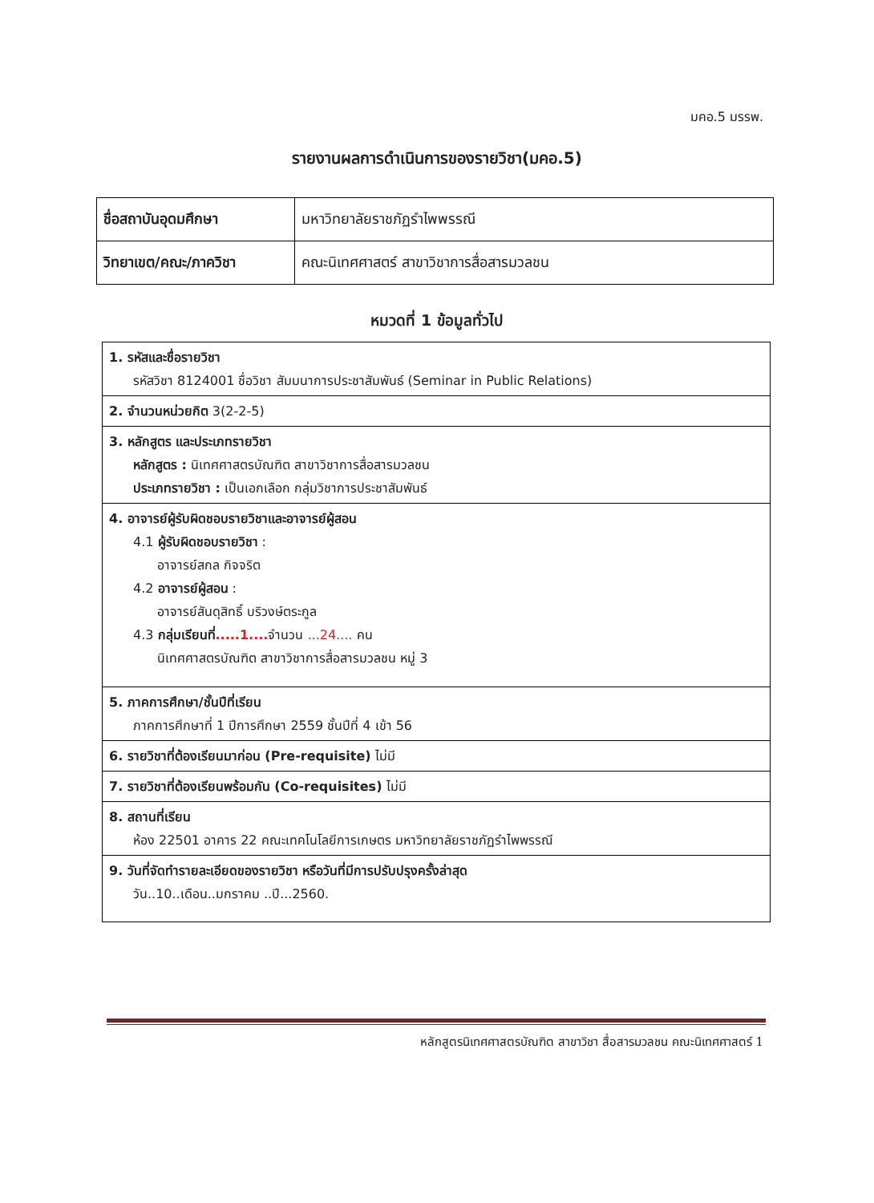มคอ.5 มรรพ.
รายงานผลการดำเนินการของรายวิชา(มคอ.5)
| ชื่อสถาบันอุดมศึกษา | มหาวิทยาลัยราชภัฏรำไพพรรณี |
| วิทยาเขต/คณะ/ภาควิชา | คณะนิเทศศาสตร์ สาขาวิชาการสื่อสารมวลชน |
หมวดที่ 1 ข้อมูลทั่วไป
| 1. รหัสและชื่อรายวิชา รหัสวิชา 8124001 ชื่อวิชา สัมมนาการประชาสัมพันธ์ (Seminar in Public Relations) |
| 2. จำนวนหน่วยกิต 3(2-2-5) |
| 3. หลักสูตร และประเภทรายวิชา หลักสูตร : นิเทศศาสตรบัณฑิต สาขาวิชาการสื่อสารมวลชน ประเภทรายวิชา : เป็นเอกเลือก กลุ่มวิชาการประชาสัมพันธ์ |
| 4. อาจารย์ผู้รับผิดชอบรายวิชาและอาจารย์ผู้สอน 4.1 ผู้รับผิดชอบรายวิชา : อาจารย์สกล กิจจริต 4.2 อาจารย์ผู้สอน : อาจารย์สันดุสิทธิ์ บริวงษ์ตระกูล 4.3 กลุ่มเรียนที่ .....1.... จำนวน ...24.... คน นิเทศศาสตรบัณฑิต สาขาวิชาการสื่อสารมวลชน หมู่ 3 |
| 5. ภาคการศึกษา/ชั้นปีที่เรียน ภาคการศึกษาที่ 1 ปีการศึกษา 2559 ชั้นปีที่ 4 เข้า 56 |
| 6. รายวิชาที่ต้องเรียนมาก่อน (Pre-requisite) ไม่มี |
| 7. รายวิชาที่ต้องเรียนพร้อมกัน (Co-requisites) ไม่มี |
| 8. สถานที่เรียน ห้อง 22501 อาคาร 22 คณะเทคโนโลยีการเกษตร มหาวิทยาลัยราชภัฏรำไพพรรณี |
| 9. วันที่จัดทำรายละเอียดของรายวิชา หรือวันที่มีการปรับปรุงครั้งล่าสุด วัน..10..เดือน..มกราคม ..ปี...2560. |
หลักสูตรนิเทศศาสตรบัณฑิต สาขาวิชา สื่อสารมวลชน คณะนิเทศศาสตร์ 1